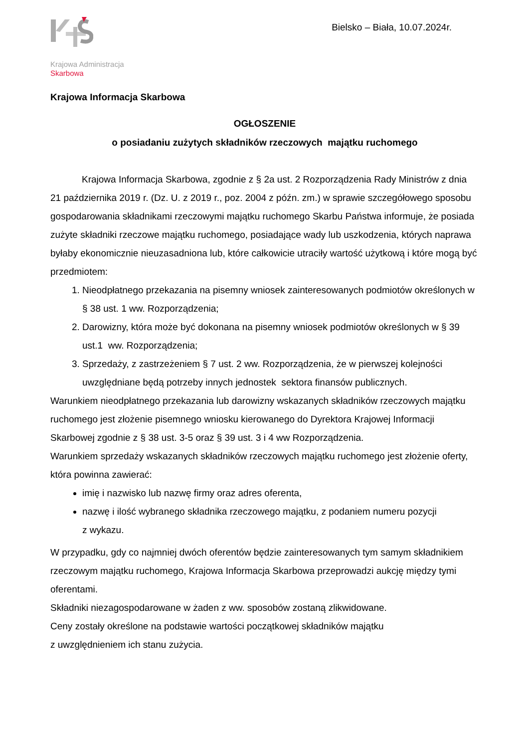Krajowa Administracja
Skarbowa
Bielsko – Biała, 10.07.2024r.
Krajowa Informacja Skarbowa
OGŁOSZENIE
o posiadaniu zużytych składników rzeczowych majątku ruchomego
Krajowa Informacja Skarbowa, zgodnie z § 2a ust. 2 Rozporządzenia Rady Ministrów z dnia 21 października 2019 r. (Dz. U. z 2019 r., poz. 2004 z późn. zm.) w sprawie szczegółowego sposobu gospodarowania składnikami rzeczowymi majątku ruchomego Skarbu Państwa informuje, że posiada zużyte składniki rzeczowe majątku ruchomego, posiadające wady lub uszkodzenia, których naprawa byłaby ekonomicznie nieuzasadniona lub, które całkowicie utraciły wartość użytkową i które mogą być przedmiotem:
1. Nieodpłatnego przekazania na pisemny wniosek zainteresowanych podmiotów określonych w § 38 ust. 1 ww. Rozporządzenia;
2. Darowizny, która może być dokonana na pisemny wniosek podmiotów określonych w § 39 ust.1 ww. Rozporządzenia;
3. Sprzedaży, z zastrzeżeniem § 7 ust. 2 ww. Rozporządzenia, że w pierwszej kolejności uwzględniane będą potrzeby innych jednostek sektora finansów publicznych.
Warunkiem nieodpłatnego przekazania lub darowizny wskazanych składników rzeczowych majątku ruchomego jest złożenie pisemnego wniosku kierowanego do Dyrektora Krajowej Informacji Skarbowej zgodnie z § 38 ust. 3-5 oraz § 39 ust. 3 i 4 ww Rozporządzenia.
Warunkiem sprzedaży wskazanych składników rzeczowych majątku ruchomego jest złożenie oferty, która powinna zawierać:
imię i nazwisko lub nazwę firmy oraz adres oferenta,
nazwę i ilość wybranego składnika rzeczowego majątku, z podaniem numeru pozycji
z wykazu.
W przypadku, gdy co najmniej dwóch oferentów będzie zainteresowanych tym samym składnikiem rzeczowym majątku ruchomego, Krajowa Informacja Skarbowa przeprowadzi aukcję między tymi oferentami.
Składniki niezagospodarowane w żaden z ww. sposobów zostaną zlikwidowane.
Ceny zostały określone na podstawie wartości początkowej składników majątku
z uwzględnieniem ich stanu zużycia.